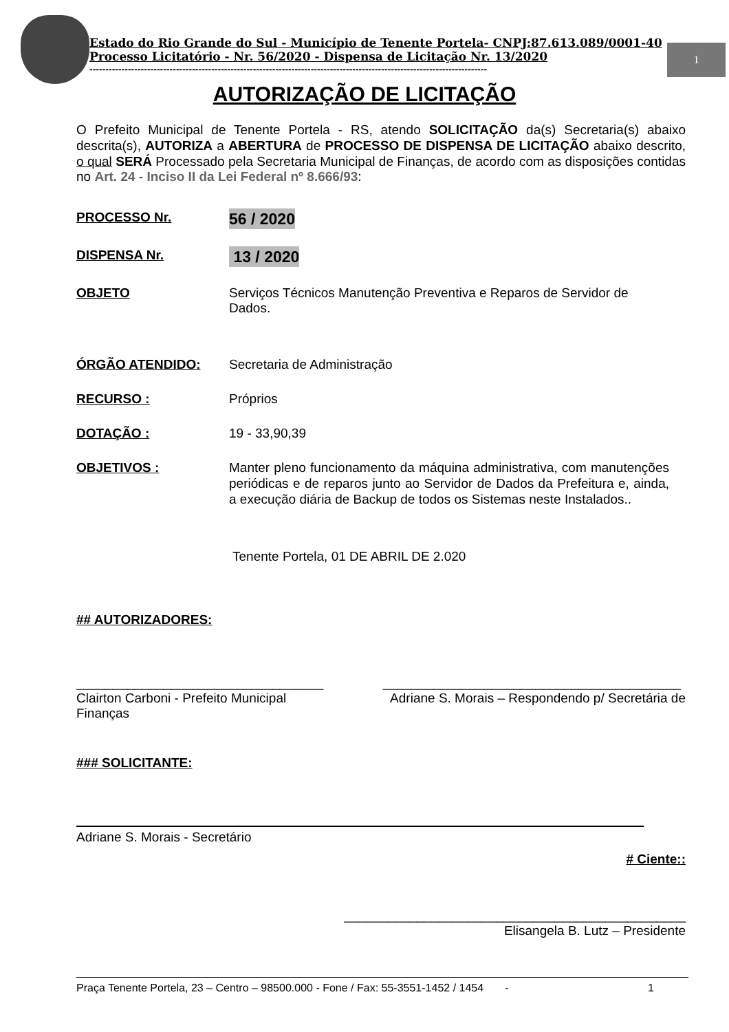1
Estado do Rio Grande do Sul - Município de Tenente Portela- CNPJ:87.613.089/0001-40
Processo Licitatório - Nr. 56/2020 - Dispensa de Licitação Nr. 13/2020
----------------------------------------------------------------------------------------------------------------------------
AUTORIZAÇÃO DE LICITAÇÃO
O Prefeito Municipal de Tenente Portela - RS, atendo SOLICITAÇÃO da(s) Secretaria(s) abaixo descrita(s), AUTORIZA a ABERTURA de PROCESSO DE DISPENSA DE LICITAÇÃO abaixo descrito, o qual SERÁ Processado pela Secretaria Municipal de Finanças, de acordo com as disposições contidas no Art. 24 - Inciso II da Lei Federal nº 8.666/93:
PROCESSO Nr.
56 / 2020
DISPENSA Nr.
13 / 2020
OBJETO Serviços Técnicos Manutenção Preventiva e Reparos de Servidor de Dados.
ÓRGÃO ATENDIDO: Secretaria de Administração
RECURSO : Próprios
DOTAÇÃO : 19 - 33,90,39
OBJETIVOS :
Manter pleno funcionamento da máquina administrativa, com manutenções periódicas e de reparos junto ao Servidor de Dados da Prefeitura e, ainda, a execução diária de Backup de todos os Sistemas neste Instalados..
Tenente Portela, 01 DE ABRIL DE 2.020
## AUTORIZADORES:
__________________________________
Clairton Carboni - Prefeito Municipal
Finanças
_________________________________________
Adriane S. Morais – Respondendo p/ Secretária de
### SOLICITANTE:
Adriane S. Morais - Secretário
# Ciente::
_______________________________________________
Elisangela B. Lutz – Presidente
Praça Tenente Portela, 23 – Centro – 98500.000 - Fone / Fax: 55-3551-1452 / 1454 - 1